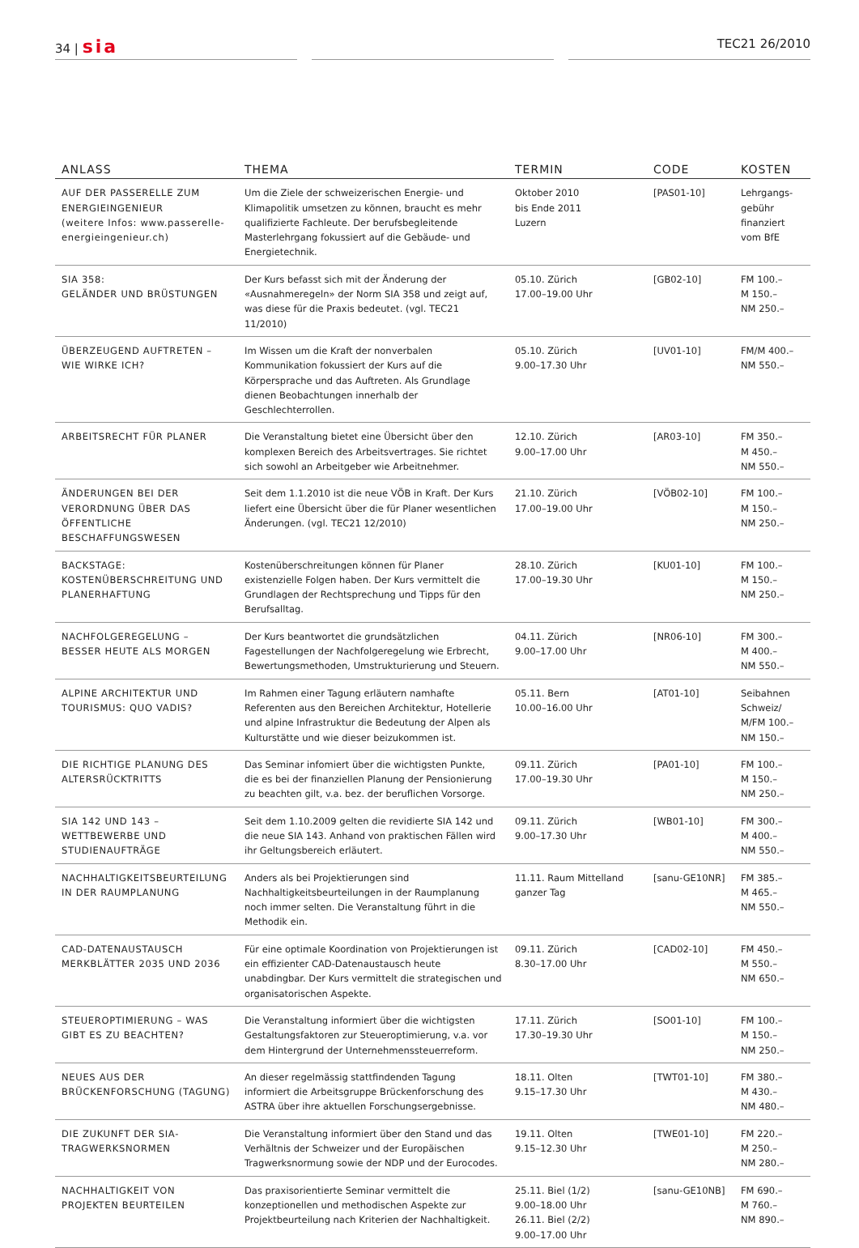34 | sia
TEC21 26/2010
| ANLASS | THEMA | TERMIN | CODE | KOSTEN |
| --- | --- | --- | --- | --- |
| AUF DER PASSERELLE ZUM ENERGIEINGENIEUR (weitere Infos: www.passerelle-energieingenieur.ch) | Um die Ziele der schweizerischen Energie- und Klimapolitik umsetzen zu können, braucht es mehr qualifizierte Fachleute. Der berufsbegleitende Masterlehrgang fokussiert auf die Gebäude- und Energietechnik. | Oktober 2010 bis Ende 2011 Luzern | [PAS01-10] | Lehrgangs- gebühr finanziert vom BfE |
| SIA 358: GELÄNDER UND BRÜSTUNGEN | Der Kurs befasst sich mit der Änderung der «Ausnahmeregeln» der Norm SIA 358 und zeigt auf, was diese für die Praxis bedeutet. (vgl. TEC21 11/2010) | 05.10. Zürich 17.00–19.00 Uhr | [GB02-10] | FM 100.– M 150.– NM 250.– |
| ÜBERZEUGEND AUFTRETEN – WIE WIRKE ICH? | Im Wissen um die Kraft der nonverbalen Kommunikation fokussiert der Kurs auf die Körpersprache und das Auftreten. Als Grundlage dienen Beobachtungen innerhalb der Geschlechterrollen. | 05.10. Zürich 9.00–17.30 Uhr | [UV01-10] | FM/M 400.– NM 550.– |
| ARBEITSRECHT FÜR PLANER | Die Veranstaltung bietet eine Übersicht über den komplexen Bereich des Arbeitsvertrages. Sie richtet sich sowohl an Arbeitgeber wie Arbeitnehmer. | 12.10. Zürich 9.00–17.00 Uhr | [AR03-10] | FM 350.– M 450.– NM 550.– |
| ÄNDERUNGEN BEI DER VERORDNUNG ÜBER DAS ÖFFENTLICHE BESCHAFFUNGSWESEN | Seit dem 1.1.2010 ist die neue VÖB in Kraft. Der Kurs liefert eine Übersicht über die für Planer wesentlichen Änderungen. (vgl. TEC21 12/2010) | 21.10. Zürich 17.00–19.00 Uhr | [VÖB02-10] | FM 100.– M 150.– NM 250.– |
| BACKSTAGE: KOSTENÜBERSCHREITUNG UND PLANERHAFTUNG | Kostenüberschreitungen können für Planer existenzielle Folgen haben. Der Kurs vermittelt die Grundlagen der Rechtsprechung und Tipps für den Berufsalltag. | 28.10. Zürich 17.00–19.30 Uhr | [KU01-10] | FM 100.– M 150.– NM 250.– |
| NACHFOLGEREGELUNG – BESSER HEUTE ALS MORGEN | Der Kurs beantwortet die grundsätzlichen Fagestellungen der Nachfolgeregelung wie Erbrecht, Bewertungsmethoden, Umstrukturierung und Steuern. | 04.11. Zürich 9.00–17.00 Uhr | [NR06-10] | FM 300.– M 400.– NM 550.– |
| ALPINE ARCHITEKTUR UND TOURISMUS: QUO VADIS? | Im Rahmen einer Tagung erläutern namhafte Referenten aus den Bereichen Architektur, Hotellerie und alpine Infrastruktur die Bedeutung der Alpen als Kulturstätte und wie dieser beizukommen ist. | 05.11. Bern 10.00–16.00 Uhr | [AT01-10] | Seibahnen Schweiz/ M/FM 100.– NM 150.– |
| DIE RICHTIGE PLANUNG DES ALTERSRÜCKTRITTS | Das Seminar infomiert über die wichtigsten Punkte, die es bei der finanziellen Planung der Pensionierung zu beachten gilt, v.a. bez. der beruflichen Vorsorge. | 09.11. Zürich 17.00–19.30 Uhr | [PA01-10] | FM 100.– M 150.– NM 250.– |
| SIA 142 UND 143 – WETTBEWERBE UND STUDIENAUFTRÄGE | Seit dem 1.10.2009 gelten die revidierte SIA 142 und die neue SIA 143. Anhand von praktischen Fällen wird ihr Geltungsbereich erläutert. | 09.11. Zürich 9.00–17.30 Uhr | [WB01-10] | FM 300.– M 400.– NM 550.– |
| NACHHALTIGKEITSBEURTEILUNG IN DER RAUMPLANUNG | Anders als bei Projektierungen sind Nachhaltigkeitsbeurteilungen in der Raumplanung noch immer selten. Die Veranstaltung führt in die Methodik ein. | 11.11. Raum Mittelland ganzer Tag | [sanu-GE10NR] | FM 385.– M 465.– NM 550.– |
| CAD-DATENAUSTAUSCH MERKBLÄTTER 2035 UND 2036 | Für eine optimale Koordination von Projektierungen ist ein effizienter CAD-Datenaustausch heute unabdingbar. Der Kurs vermittelt die strategischen und organisatorischen Aspekte. | 09.11. Zürich 8.30–17.00 Uhr | [CAD02-10] | FM 450.– M 550.– NM 650.– |
| STEUEROPTIMIERUNG – WAS GIBT ES ZU BEACHTEN? | Die Veranstaltung informiert über die wichtigsten Gestaltungsfaktoren zur Steueroptimierung, v.a. vor dem Hintergrund der Unternehmenssteuerreform. | 17.11. Zürich 17.30–19.30 Uhr | [SO01-10] | FM 100.– M 150.– NM 250.– |
| NEUES AUS DER BRÜCKENFORSCHUNG (TAGUNG) | An dieser regelmässig stattfindenden Tagung informiert die Arbeitsgruppe Brückenforschung des ASTRA über ihre aktuellen Forschungsergebnisse. | 18.11. Olten 9.15–17.30 Uhr | [TWT01-10] | FM 380.– M 430.– NM 480.– |
| DIE ZUKUNFT DER SIA-TRAGWERKSNORMEN | Die Veranstaltung informiert über den Stand und das Verhältnis der Schweizer und der Europäischen Tragwerksnormung sowie der NDP und der Eurocodes. | 19.11. Olten 9.15–12.30 Uhr | [TWE01-10] | FM 220.– M 250.– NM 280.– |
| NACHHALTIGKEIT VON PROJEKTEN BEURTEILEN | Das praxisorientierte Seminar vermittelt die konzeptionellen und methodischen Aspekte zur Projektbeurteilung nach Kriterien der Nachhaltigkeit. | 25.11. Biel (1/2) 9.00–18.00 Uhr 26.11. Biel (2/2) 9.00–17.00 Uhr | [sanu-GE10NB] | FM 690.– M 760.– NM 890.– |